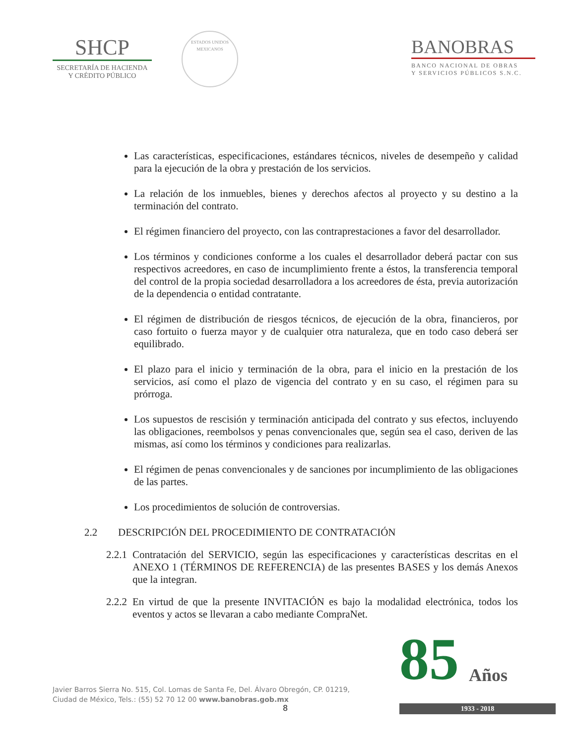SHCP
SECRETARÍA DE HACIENDA
Y CRÉDITO PÚBLICO
ESTADOS UNIDOS MEXICANOS
BANOBRAS
BANCO NACIONAL DE OBRAS
Y SERVICIOS PÚBLICOS S.N.C.
Las características, especificaciones, estándares técnicos, niveles de desempeño y calidad para la ejecución de la obra y prestación de los servicios.
La relación de los inmuebles, bienes y derechos afectos al proyecto y su destino a la terminación del contrato.
El régimen financiero del proyecto, con las contraprestaciones a favor del desarrollador.
Los términos y condiciones conforme a los cuales el desarrollador deberá pactar con sus respectivos acreedores, en caso de incumplimiento frente a éstos, la transferencia temporal del control de la propia sociedad desarrolladora a los acreedores de ésta, previa autorización de la dependencia o entidad contratante.
El régimen de distribución de riesgos técnicos, de ejecución de la obra, financieros, por caso fortuito o fuerza mayor y de cualquier otra naturaleza, que en todo caso deberá ser equilibrado.
El plazo para el inicio y terminación de la obra, para el inicio en la prestación de los servicios, así como el plazo de vigencia del contrato y en su caso, el régimen para su prórroga.
Los supuestos de rescisión y terminación anticipada del contrato y sus efectos, incluyendo las obligaciones, reembolsos y penas convencionales que, según sea el caso, deriven de las mismas, así como los términos y condiciones para realizarlas.
El régimen de penas convencionales y de sanciones por incumplimiento de las obligaciones de las partes.
Los procedimientos de solución de controversias.
2.2 DESCRIPCIÓN DEL PROCEDIMIENTO DE CONTRATACIÓN
2.2.1 Contratación del SERVICIO, según las especificaciones y características descritas en el ANEXO 1 (TÉRMINOS DE REFERENCIA) de las presentes BASES y los demás Anexos que la integran.
2.2.2 En virtud de que la presente INVITACIÓN es bajo la modalidad electrónica, todos los eventos y actos se llevaran a cabo mediante CompraNet.
Javier Barros Sierra No. 515, Col. Lomas de Santa Fe, Del. Álvaro Obregón, CP. 01219,
Ciudad de México, Tels.: (55) 52 70 12 00 www.banobras.gob.mx
8
85
Años
1933 - 2018